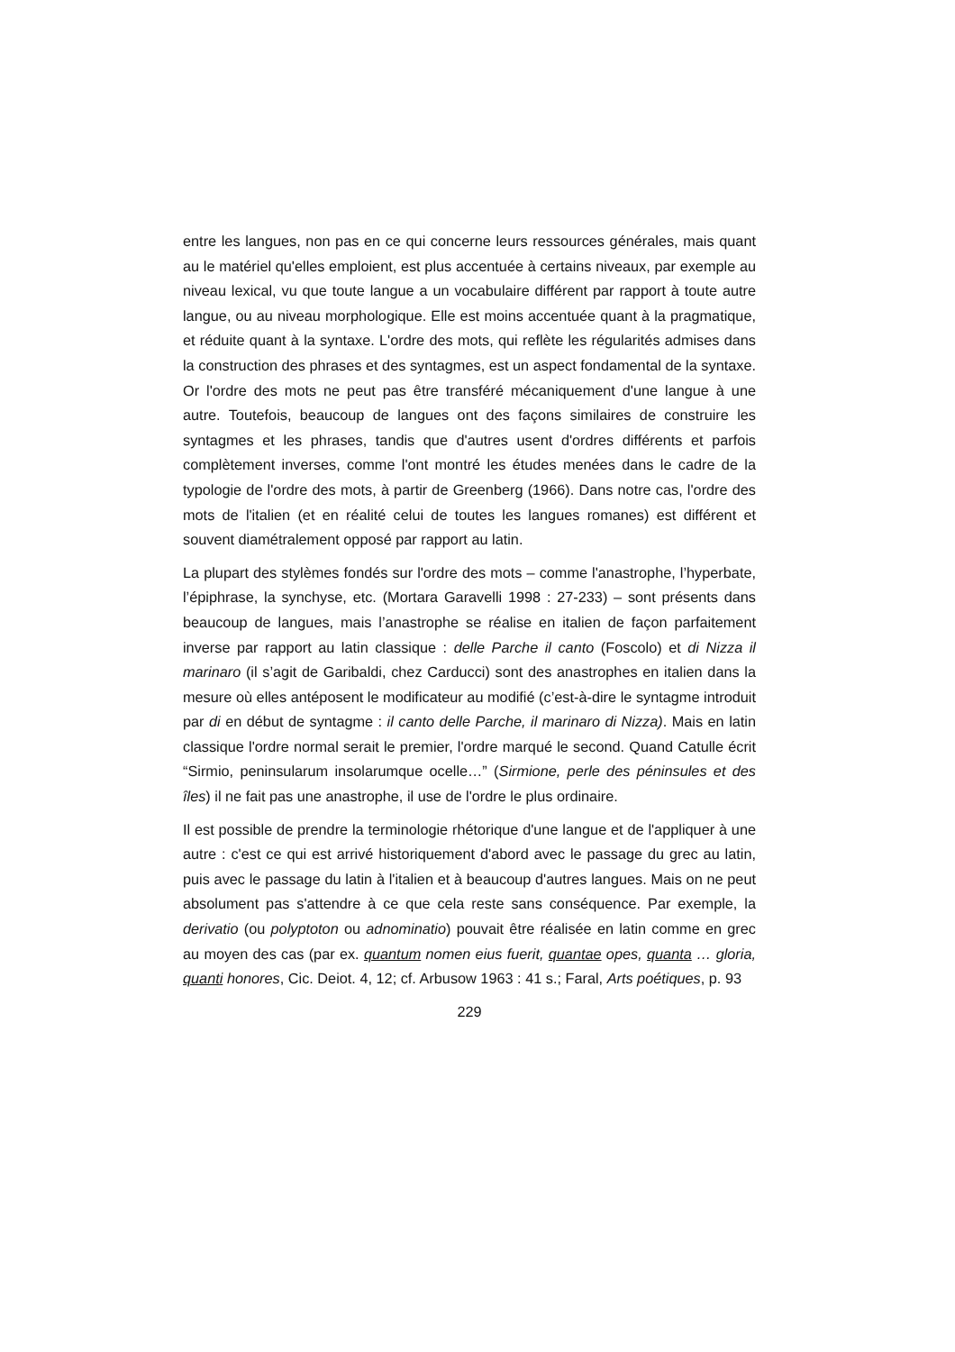entre les langues, non pas en ce qui concerne leurs ressources générales, mais quant au le matériel qu'elles emploient, est plus accentuée à certains niveaux, par exemple au niveau lexical, vu que toute langue a un vocabulaire différent par rapport à toute autre langue, ou au niveau morphologique. Elle est moins accentuée quant à la pragmatique, et réduite quant à la syntaxe. L'ordre des mots, qui reflète les régularités admises dans la construction des phrases et des syntagmes, est un aspect fondamental de la syntaxe. Or l'ordre des mots ne peut pas être transféré mécaniquement d'une langue à une autre. Toutefois, beaucoup de langues ont des façons similaires de construire les syntagmes et les phrases, tandis que d'autres usent d'ordres différents et parfois complètement inverses, comme l'ont montré les études menées dans le cadre de la typologie de l'ordre des mots, à partir de Greenberg (1966). Dans notre cas, l'ordre des mots de l'italien (et en réalité celui de toutes les langues romanes) est différent et souvent diamétralement opposé par rapport au latin.
La plupart des stylèmes fondés sur l'ordre des mots – comme l'anastrophe, l’hyperbate, l’épiphrase, la synchyse, etc. (Mortara Garavelli 1998 : 27-233) – sont présents dans beaucoup de langues, mais l’anastrophe se réalise en italien de façon parfaitement inverse par rapport au latin classique : delle Parche il canto (Foscolo) et di Nizza il marinaro (il s’agit de Garibaldi, chez Carducci) sont des anastrophes en italien dans la mesure où elles antéposent le modificateur au modifié (c’est-à-dire le syntagme introduit par di en début de syntagme : il canto delle Parche, il marinaro di Nizza). Mais en latin classique l'ordre normal serait le premier, l'ordre marqué le second. Quand Catulle écrit “Sirmio, peninsularum insolarumque ocelle…” (Sirmione, perle des péninsules et des îles) il ne fait pas une anastrophe, il use de l'ordre le plus ordinaire.
Il est possible de prendre la terminologie rhétorique d'une langue et de l'appliquer à une autre : c'est ce qui est arrivé historiquement d'abord avec le passage du grec au latin, puis avec le passage du latin à l'italien et à beaucoup d'autres langues. Mais on ne peut absolument pas s'attendre à ce que cela reste sans conséquence. Par exemple, la derivatio (ou polyptoton ou adnominatio) pouvait être réalisée en latin comme en grec au moyen des cas (par ex. quantum nomen eius fuerit, quantae opes, quanta … gloria, quanti honores, Cic. Deiot. 4, 12; cf. Arbusow 1963 : 41 s.; Faral, Arts poétiques, p. 93
229